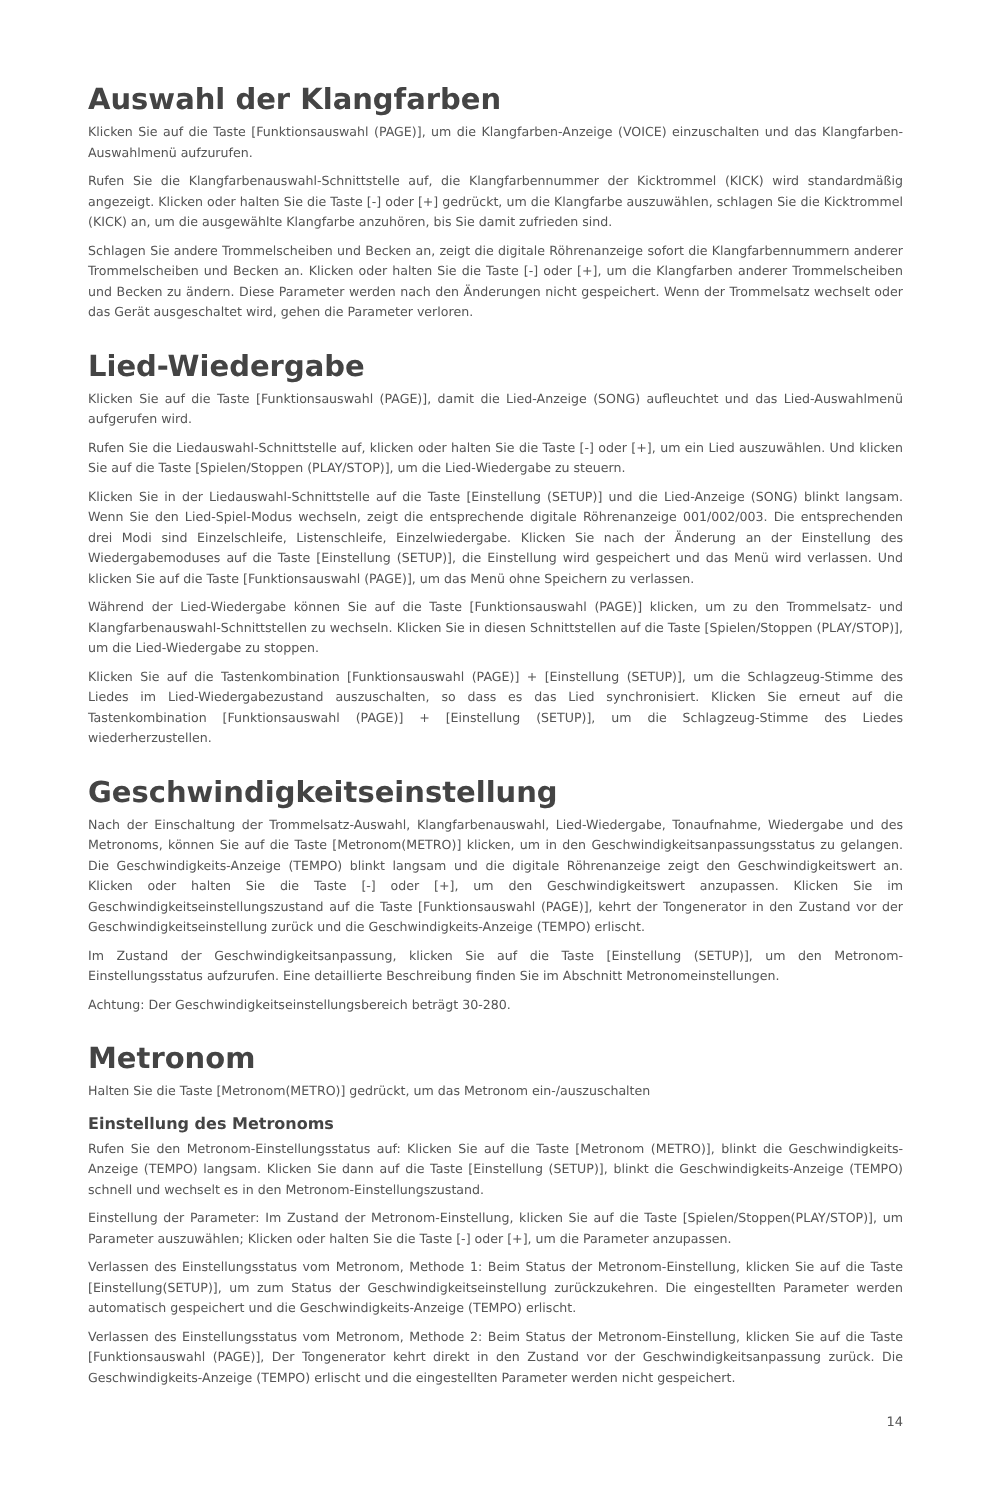Auswahl der Klangfarben
Klicken Sie auf die Taste [Funktionsauswahl (PAGE)], um die Klangfarben-Anzeige (VOICE) einzuschalten und das Klangfarben-Auswahlmenü aufzurufen.
Rufen Sie die Klangfarbenauswahl-Schnittstelle auf, die Klangfarbennummer der Kicktrommel (KICK) wird standardmäßig angezeigt. Klicken oder halten Sie die Taste [-] oder [+] gedrückt, um die Klangfarbe auszuwählen, schlagen Sie die Kicktrommel (KICK) an, um die ausgewählte Klangfarbe anzuhören, bis Sie damit zufrieden sind.
Schlagen Sie andere Trommelscheiben und Becken an, zeigt die digitale Röhrenanzeige sofort die Klangfarbennummern anderer Trommelscheiben und Becken an. Klicken oder halten Sie die Taste [-] oder [+], um die Klangfarben anderer Trommelscheiben und Becken zu ändern. Diese Parameter werden nach den Änderungen nicht gespeichert. Wenn der Trommelsatz wechselt oder das Gerät ausgeschaltet wird, gehen die Parameter verloren.
Lied-Wiedergabe
Klicken Sie auf die Taste [Funktionsauswahl (PAGE)], damit die Lied-Anzeige (SONG) aufleuchtet und das Lied-Auswahlmenü aufgerufen wird.
Rufen Sie die Liedauswahl-Schnittstelle auf, klicken oder halten Sie die Taste [-] oder [+], um ein Lied auszuwählen. Und klicken Sie auf die Taste [Spielen/Stoppen (PLAY/STOP)], um die Lied-Wiedergabe zu steuern.
Klicken Sie in der Liedauswahl-Schnittstelle auf die Taste [Einstellung (SETUP)] und die Lied-Anzeige (SONG) blinkt langsam. Wenn Sie den Lied-Spiel-Modus wechseln, zeigt die entsprechende digitale Röhrenanzeige 001/002/003. Die entsprechenden drei Modi sind Einzelschleife, Listenschleife, Einzelwiedergabe. Klicken Sie nach der Änderung an der Einstellung des Wiedergabemoduses auf die Taste [Einstellung (SETUP)], die Einstellung wird gespeichert und das Menü wird verlassen. Und klicken Sie auf die Taste [Funktionsauswahl (PAGE)], um das Menü ohne Speichern zu verlassen.
Während der Lied-Wiedergabe können Sie auf die Taste [Funktionsauswahl (PAGE)] klicken, um zu den Trommelsatz- und Klangfarbenauswahl-Schnittstellen zu wechseln. Klicken Sie in diesen Schnittstellen auf die Taste [Spielen/Stoppen (PLAY/STOP)], um die Lied-Wiedergabe zu stoppen.
Klicken Sie auf die Tastenkombination [Funktionsauswahl (PAGE)] + [Einstellung (SETUP)], um die Schlagzeug-Stimme des Liedes im Lied-Wiedergabezustand auszuschalten, so dass es das Lied synchronisiert. Klicken Sie erneut auf die Tastenkombination [Funktionsauswahl (PAGE)] + [Einstellung (SETUP)], um die Schlagzeug-Stimme des Liedes wiederherzustellen.
Geschwindigkeitseinstellung
Nach der Einschaltung der Trommelsatz-Auswahl, Klangfarbenauswahl, Lied-Wiedergabe, Tonaufnahme, Wiedergabe und des Metronoms, können Sie auf die Taste [Metronom(METRO)] klicken, um in den Geschwindigkeitsanpassungsstatus zu gelangen. Die Geschwindigkeits-Anzeige (TEMPO) blinkt langsam und die digitale Röhrenanzeige zeigt den Geschwindigkeitswert an. Klicken oder halten Sie die Taste [-] oder [+], um den Geschwindigkeitswert anzupassen. Klicken Sie im Geschwindigkeitseinstellungszustand auf die Taste [Funktionsauswahl (PAGE)], kehrt der Tongenerator in den Zustand vor der Geschwindigkeitseinstellung zurück und die Geschwindigkeits-Anzeige (TEMPO) erlischt.
Im Zustand der Geschwindigkeitsanpassung, klicken Sie auf die Taste [Einstellung (SETUP)], um den Metronom-Einstellungsstatus aufzurufen. Eine detaillierte Beschreibung finden Sie im Abschnitt Metronomeinstellungen.
Achtung: Der Geschwindigkeitseinstellungsbereich beträgt 30-280.
Metronom
Halten Sie die Taste [Metronom(METRO)] gedrückt, um das Metronom ein-/auszuschalten
Einstellung des Metronoms
Rufen Sie den Metronom-Einstellungsstatus auf: Klicken Sie auf die Taste [Metronom (METRO)], blinkt die Geschwindigkeits-Anzeige (TEMPO) langsam. Klicken Sie dann auf die Taste [Einstellung (SETUP)], blinkt die Geschwindigkeits-Anzeige (TEMPO) schnell und wechselt es in den Metronom-Einstellungszustand.
Einstellung der Parameter: Im Zustand der Metronom-Einstellung, klicken Sie auf die Taste [Spielen/Stoppen(PLAY/STOP)], um Parameter auszuwählen; Klicken oder halten Sie die Taste [-] oder [+], um die Parameter anzupassen.
Verlassen des Einstellungsstatus vom Metronom, Methode 1: Beim Status der Metronom-Einstellung, klicken Sie auf die Taste [Einstellung(SETUP)], um zum Status der Geschwindigkeitseinstellung zurückzukehren. Die eingestellten Parameter werden automatisch gespeichert und die Geschwindigkeits-Anzeige (TEMPO) erlischt.
Verlassen des Einstellungsstatus vom Metronom, Methode 2: Beim Status der Metronom-Einstellung, klicken Sie auf die Taste [Funktionsauswahl (PAGE)], Der Tongenerator kehrt direkt in den Zustand vor der Geschwindigkeitsanpassung zurück. Die Geschwindigkeits-Anzeige (TEMPO) erlischt und die eingestellten Parameter werden nicht gespeichert.
14